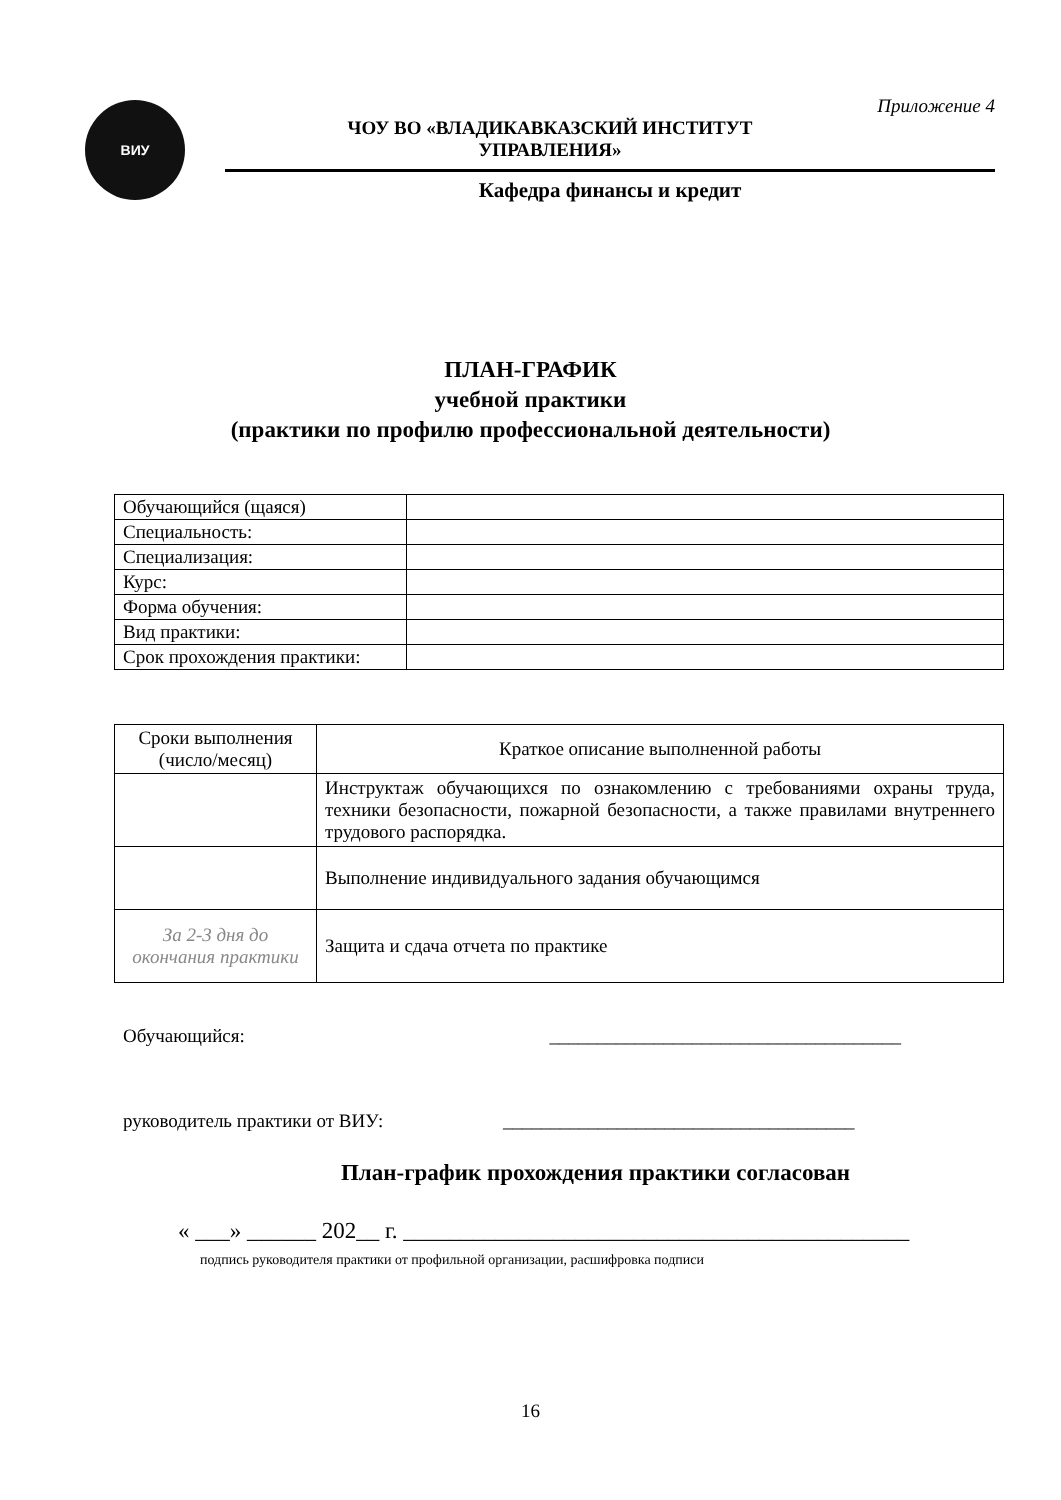ВИУ
Приложение 4
ЧОУ ВО «ВЛАДИКАВКАЗСКИЙ ИНСТИТУТ УПРАВЛЕНИЯ»
Кафедра финансы и кредит
ПЛАН-ГРАФИК
учебной практики
(практики по профилю профессиональной деятельности)
| Обучающийся (щаяся) | |
| Специальность: | |
| Специализация: | |
| Курс: | |
| Форма обучения: | |
| Вид практики: | |
| Срок прохождения практики: | |
| Сроки выполнения (число/месяц) | Краткое описание выполненной работы |
| --- | --- |
| | Инструктаж обучающихся по ознакомлению с требованиями охраны труда, техники безопасности, пожарной безопасности, а также правилами внутреннего трудового распорядка. |
| | Выполнение индивидуального задания обучающимся |
| За 2-3 дня до окончания практики | Защита и сдача отчета по практике |
Обучающийся: _____________________________________
руководитель практики от ВИУ: _____________________________________
План-график прохождения практики согласован
« ___» ______ 202__ г. ____________________________________________
подпись руководителя практики от профильной организации, расшифровка подписи
16